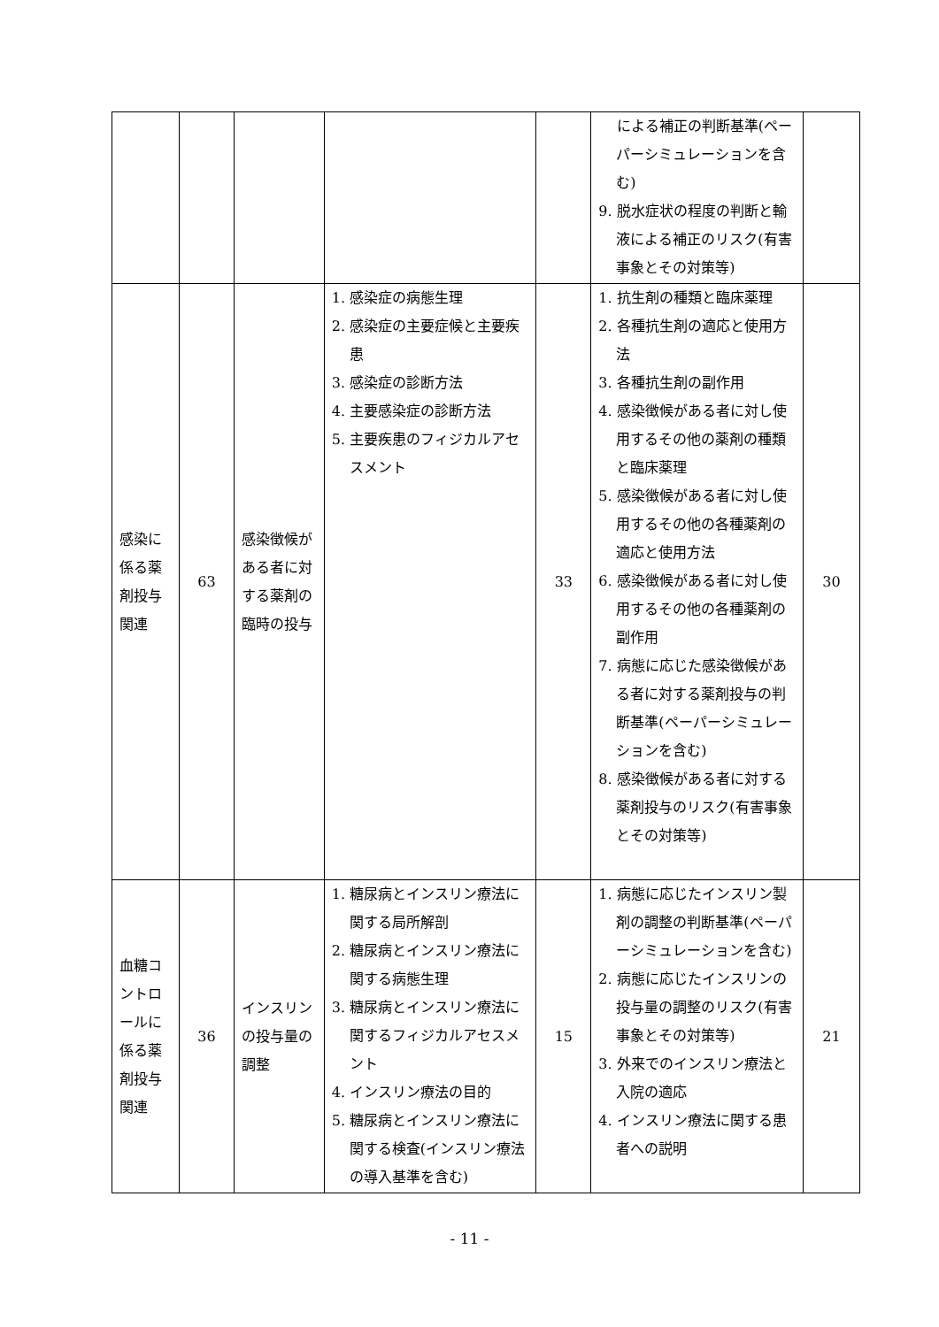| | | | | | による補正の判断基準(ペーパーシミュレーションを含む) 9. 脱水症状の程度の判断と輸液による補正のリスク(有害事象とその対策等) | |
| 感染に係る薬剤投与関連 | 63 | 感染徴候がある者に対する薬剤の臨時の投与 | 1. 感染症の病態生理 2. 感染症の主要症候と主要疾患 3. 感染症の診断方法 4. 主要感染症の診断方法 5. 主要疾患のフィジカルアセスメント | 33 | 1. 抗生剤の種類と臨床薬理 2. 各種抗生剤の適応と使用方法 3. 各種抗生剤の副作用 4. 感染徴候がある者に対し使用するその他の薬剤の種類と臨床薬理 5. 感染徴候がある者に対し使用するその他の各種薬剤の適応と使用方法 6. 感染徴候がある者に対し使用するその他の各種薬剤の副作用 7. 病態に応じた感染徴候がある者に対する薬剤投与の判断基準(ペーパーシミュレーションを含む) 8. 感染徴候がある者に対する薬剤投与のリスク(有害事象とその対策等) | 30 |
| 血糖コントロールに係る薬剤投与関連 | 36 | インスリンの投与量の調整 | 1. 糖尿病とインスリン療法に関する局所解剖 2. 糖尿病とインスリン療法に関する病態生理 3. 糖尿病とインスリン療法に関するフィジカルアセスメント 4. インスリン療法の目的 5. 糖尿病とインスリン療法に関する検査(インスリン療法の導入基準を含む) | 15 | 1. 病態に応じたインスリン製剤の調整の判断基準(ペーパーシミュレーションを含む) 2. 病態に応じたインスリンの投与量の調整のリスク(有害事象とその対策等) 3. 外来でのインスリン療法と入院の適応 4. インスリン療法に関する患者への説明 | 21 |
- 11 -